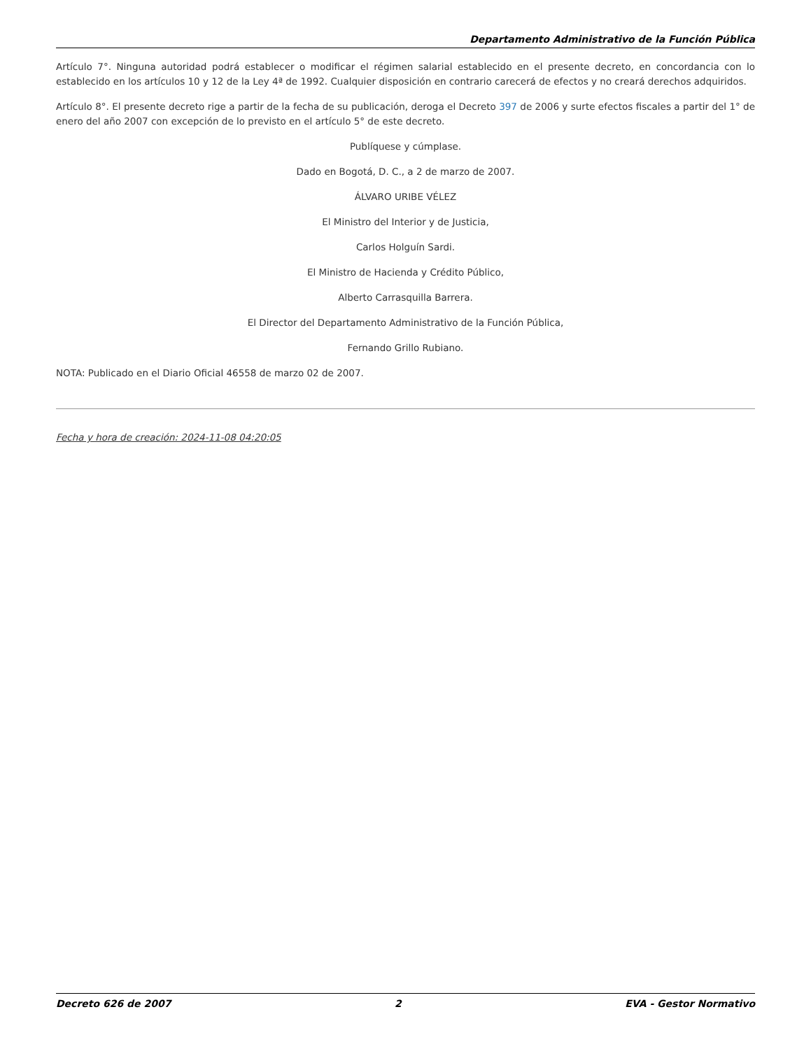Departamento Administrativo de la Función Pública
Artículo 7°. Ninguna autoridad podrá establecer o modificar el régimen salarial establecido en el presente decreto, en concordancia con lo establecido en los artículos 10 y 12 de la Ley 4ª de 1992. Cualquier disposición en contrario carecerá de efectos y no creará derechos adquiridos.
Artículo 8°. El presente decreto rige a partir de la fecha de su publicación, deroga el Decreto 397 de 2006 y surte efectos fiscales a partir del 1° de enero del año 2007 con excepción de lo previsto en el artículo 5° de este decreto.
Publíquese y cúmplase.
Dado en Bogotá, D. C., a 2 de marzo de 2007.
ÁLVARO URIBE VÉLEZ
El Ministro del Interior y de Justicia,
Carlos Holguín Sardi.
El Ministro de Hacienda y Crédito Público,
Alberto Carrasquilla Barrera.
El Director del Departamento Administrativo de la Función Pública,
Fernando Grillo Rubiano.
NOTA: Publicado en el Diario Oficial 46558 de marzo 02 de 2007.
Fecha y hora de creación: 2024-11-08 04:20:05
Decreto 626 de 2007 2 EVA - Gestor Normativo